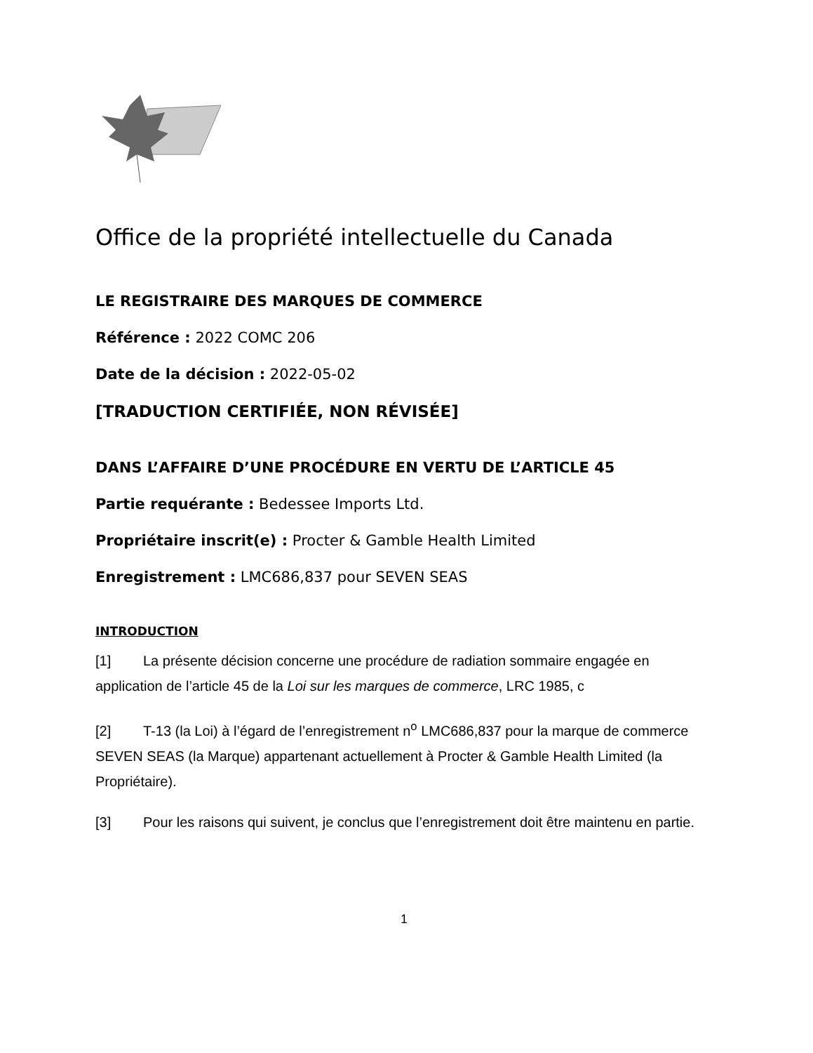Office de la propriété intellectuelle du Canada
LE REGISTRAIRE DES MARQUES DE COMMERCE
Référence : 2022 COMC 206
Date de la décision : 2022-05-02
[TRADUCTION CERTIFIÉE, NON RÉVISÉE]
DANS L’AFFAIRE D’UNE PROCÉDURE EN VERTU DE L’ARTICLE 45
Partie requérante : Bedessee Imports Ltd.
Propriétaire inscrit(e) : Procter & Gamble Health Limited
Enregistrement : LMC686,837 pour SEVEN SEAS
INTRODUCTION
[1] La présente décision concerne une procédure de radiation sommaire engagée en application de l’article 45 de la Loi sur les marques de commerce, LRC 1985, c
[2] T-13 (la Loi) à l’égard de l’enregistrement n<sup>o</sup> LMC686,837 pour la marque de commerce SEVEN SEAS (la Marque) appartenant actuellement à Procter & Gamble Health Limited (la Propriétaire).
[3] Pour les raisons qui suivent, je conclus que l’enregistrement doit être maintenu en partie.
1